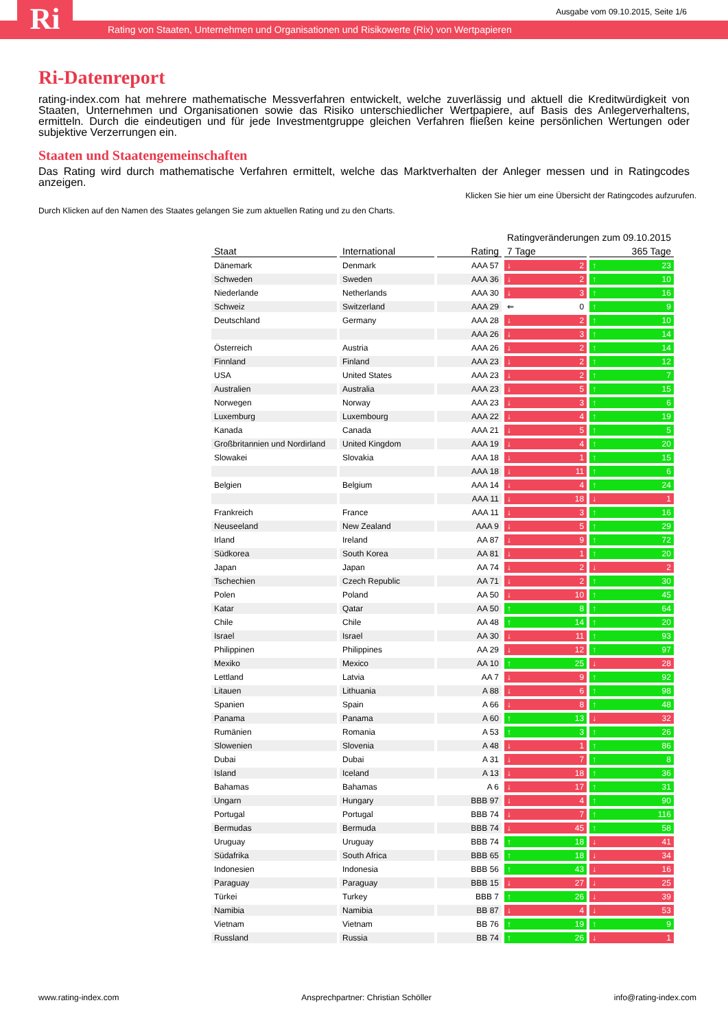Ri
Ausgabe vom 09.10.2015, Seite 1/6
Rating von Staaten, Unternehmen und Organisationen und Risikowerte (Rix) von Wertpapieren
Ri-Datenreport
rating-index.com hat mehrere mathematische Messverfahren entwickelt, welche zuverlässig und aktuell die Kreditwürdigkeit von Staaten, Unternehmen und Organisationen sowie das Risiko unterschiedlicher Wertpapiere, auf Basis des Anlegerverhaltens, ermitteln. Durch die eindeutigen und für jede Investmentgruppe gleichen Verfahren fließen keine persönlichen Wertungen oder subjektive Verzerrungen ein.
Staaten und Staatengemeinschaften
Das Rating wird durch mathematische Verfahren ermittelt, welche das Marktverhalten der Anleger messen und in Ratingcodes anzeigen.
Klicken Sie hier um eine Übersicht der Ratingcodes aufzurufen.
Durch Klicken auf den Namen des Staates gelangen Sie zum aktuellen Rating und zu den Charts.
| | | | Ratingveränderungen zum 09.10.2015 | |
| Staat | International | Rating | 7 Tage | 365 Tage |
| Dänemark | Denmark | AAA 57 | 2 | 23 |
| Schweden | Sweden | AAA 36 | 2 | 10 |
| Niederlande | Netherlands | AAA 30 | 3 | 16 |
| Schweiz | Switzerland | AAA 29 | 0 | 9 |
| Deutschland | Germany | AAA 28 | 2 | 10 |
| | | AAA 26 | 3 | 14 |
| Österreich | Austria | AAA 26 | 2 | 14 |
| Finnland | Finland | AAA 23 | 2 | 12 |
| USA | United States | AAA 23 | 2 | 7 |
| Australien | Australia | AAA 23 | 5 | 15 |
| Norwegen | Norway | AAA 23 | 3 | 6 |
| Luxemburg | Luxembourg | AAA 22 | 4 | 19 |
| Kanada | Canada | AAA 21 | 5 | 5 |
| Großbritannien und Nordirland | United Kingdom | AAA 19 | 4 | 20 |
| Slowakei | Slovakia | AAA 18 | 1 | 15 |
| | | AAA 18 | 11 | 6 |
| Belgien | Belgium | AAA 14 | 4 | 24 |
| | | AAA 11 | 18 | 1 |
| Frankreich | France | AAA 11 | 3 | 16 |
| Neuseeland | New Zealand | AAA 9 | 5 | 29 |
| Irland | Ireland | AA 87 | 9 | 72 |
| Südkorea | South Korea | AA 81 | 1 | 20 |
| Japan | Japan | AA 74 | 2 | 2 |
| Tschechien | Czech Republic | AA 71 | 2 | 30 |
| Polen | Poland | AA 50 | 10 | 45 |
| Katar | Qatar | AA 50 | 8 | 64 |
| Chile | Chile | AA 48 | 14 | 20 |
| Israel | Israel | AA 30 | 11 | 93 |
| Philippinen | Philippines | AA 29 | 12 | 97 |
| Mexiko | Mexico | AA 10 | 25 | 28 |
| Lettland | Latvia | AA 7 | 9 | 92 |
| Litauen | Lithuania | A 88 | 6 | 98 |
| Spanien | Spain | A 66 | 8 | 48 |
| Panama | Panama | A 60 | 13 | 32 |
| Rumänien | Romania | A 53 | 3 | 26 |
| Slowenien | Slovenia | A 48 | 1 | 86 |
| Dubai | Dubai | A 31 | 7 | 8 |
| Island | Iceland | A 13 | 18 | 36 |
| Bahamas | Bahamas | A 6 | 17 | 31 |
| Ungarn | Hungary | BBB 97 | 4 | 90 |
| Portugal | Portugal | BBB 74 | 7 | 116 |
| Bermudas | Bermuda | BBB 74 | 45 | 58 |
| Uruguay | Uruguay | BBB 74 | 18 | 41 |
| Südafrika | South Africa | BBB 65 | 18 | 34 |
| Indonesien | Indonesia | BBB 56 | 43 | 16 |
| Paraguay | Paraguay | BBB 15 | 27 | 25 |
| Türkei | Turkey | BBB 7 | 26 | 39 |
| Namibia | Namibia | BB 87 | 4 | 53 |
| Vietnam | Vietnam | BB 76 | 19 | 9 |
| Russland | Russia | BB 74 | 26 | 1 |
www.rating-index.com Ansprechpartner: Christian Schöller info@rating-index.com